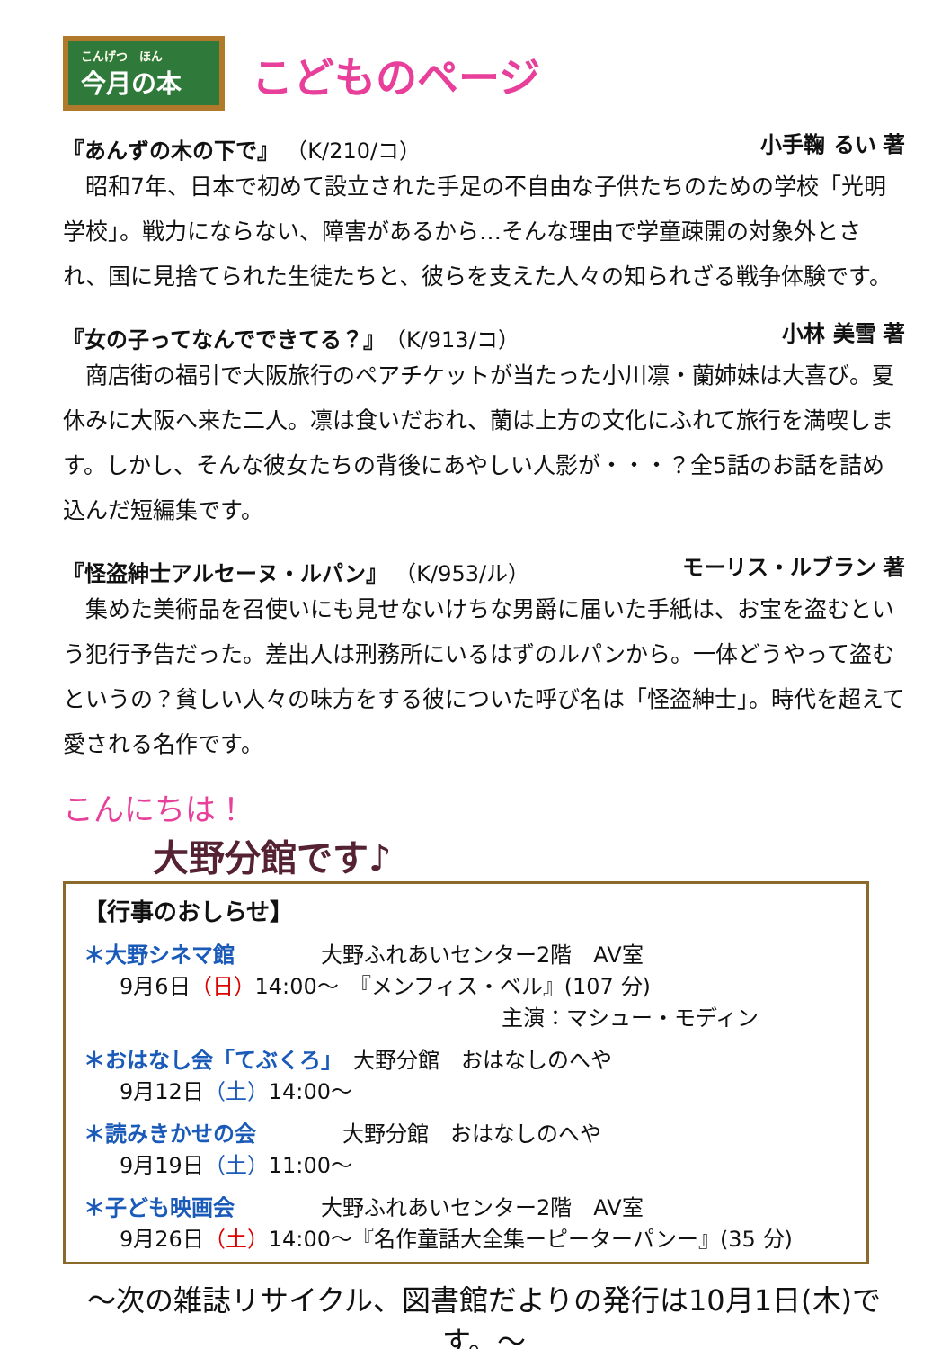こんげつ　ほん
今月の本
こどものページ
『あんずの木の下で』 （K/210/コ） 小手鞠 るい 著
昭和7年、日本で初めて設立された手足の不自由な子供たちのための学校「光明学校」。戦力にならない、障害があるから…そんな理由で学童疎開の対象外とされ、国に見捨てられた生徒たちと、彼らを支えた人々の知られざる戦争体験です。
『女の子ってなんでできてる？』（K/913/コ）
小林 美雪 著
商店街の福引で大阪旅行のペアチケットが当たった小川凛・蘭姉妹は大喜び。夏休みに大阪へ来た二人。凛は食いだおれ、蘭は上方の文化にふれて旅行を満喫します。しかし、そんな彼女たちの背後にあやしい人影が・・・？全5話のお話を詰め込んだ短編集です。
『怪盗紳士アルセーヌ・ルパン』 （K/953/ル）
モーリス・ルブラン 著
集めた美術品を召使いにも見せないけちな男爵に届いた手紙は、お宝を盗むという犯行予告だった。差出人は刑務所にいるはずのルパンから。一体どうやって盗むというの？貧しい人々の味方をする彼についた呼び名は「怪盗紳士」。時代を超えて愛される名作です。
こんにちは！
大野分館です♪
【行事のおしらせ】
＊大野シネマ館　　　　大野ふれあいセンター2階　AV室
9月6日（日）14:00～　『メンフィス・ベル』(107 分)
主演：マシュー・モディン
＊おはなし会「てぶくろ」　大野分館　おはなしのへや
9月12日（土）14:00～
＊読みきかせの会　　　　大野分館　おはなしのへや
9月19日（土）11:00～
＊子ども映画会　　　　大野ふれあいセンター2階　AV室
9月26日（土）14:00～『名作童話大全集ーピーターパンー』(35 分)
～次の雑誌リサイクル、図書館だよりの発行は10月1日(木)です。～